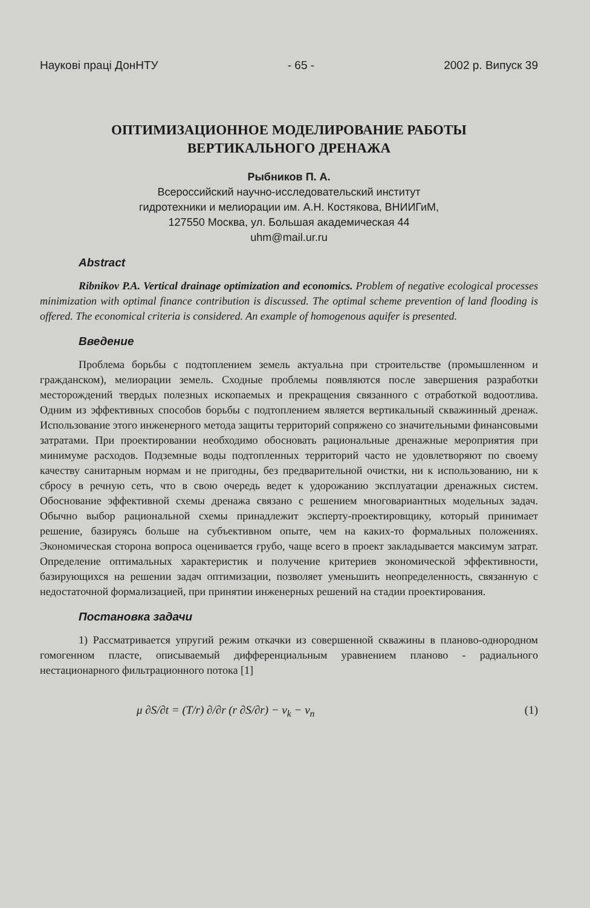Наукові праці ДонНТУ - 65 - 2002 р. Випуск 39
ОПТИМИЗАЦИОННОЕ МОДЕЛИРОВАНИЕ РАБОТЫ
ВЕРТИКАЛЬНОГО ДРЕНАЖА
Рыбников П. А.
Всероссийский научно-исследовательский институт
гидротехники и мелиорации им. А.Н. Костякова, ВНИИГиМ,
127550 Москва, ул. Большая академическая 44
uhm@mail.ur.ru
Abstract
Ribnikov P.A. Vertical drainage optimization and economics. Problem of negative ecological processes minimization with optimal finance contribution is discussed. The optimal scheme prevention of land flooding is offered. The economical criteria is considered. An example of homogenous aquifer is presented.
Введение
Проблема борьбы с подтоплением земель актуальна при строительстве (промышленном и гражданском), мелиорации земель. Сходные проблемы появляются после завершения разработки месторождений твердых полезных ископаемых и прекращения связанного с отработкой водоотлива. Одним из эффективных способов борьбы с подтоплением является вертикальный скважинный дренаж. Использование этого инженерного метода защиты территорий сопряжено со значительными финансовыми затратами. При проектировании необходимо обосновать рациональные дренажные мероприятия при минимуме расходов. Подземные воды подтопленных территорий часто не удовлетворяют по своему качеству санитарным нормам и не пригодны, без предварительной очистки, ни к использованию, ни к сбросу в речную сеть, что в свою очередь ведет к удорожанию эксплуатации дренажных систем. Обоснование эффективной схемы дренажа связано с решением многовариантных модельных задач. Обычно выбор рациональной схемы принадлежит эксперту-проектировщику, который принимает решение, базируясь больше на субъективном опыте, чем на каких-то формальных положениях. Экономическая сторона вопроса оценивается грубо, чаще всего в проект закладывается максимум затрат. Определение оптимальных характеристик и получение критериев экономической эффективности, базирующихся на решении задач оптимизации, позволяет уменьшить неопределенность, связанную с недостаточной формализацией, при принятии инженерных решений на стадии проектирования.
Постановка задачи
1) Рассматривается упругий режим откачки из совершенной скважины в планово-однородном гомогенном пласте, описываемый дифференциальным уравнением планово - радиальногo нестационарного фильтрационного потока [1]
μ ∂S/∂t = (T/r) ∂/∂r (r ∂S/∂r) − v<sub>k</sub> − v<sub>n</sub> (1)